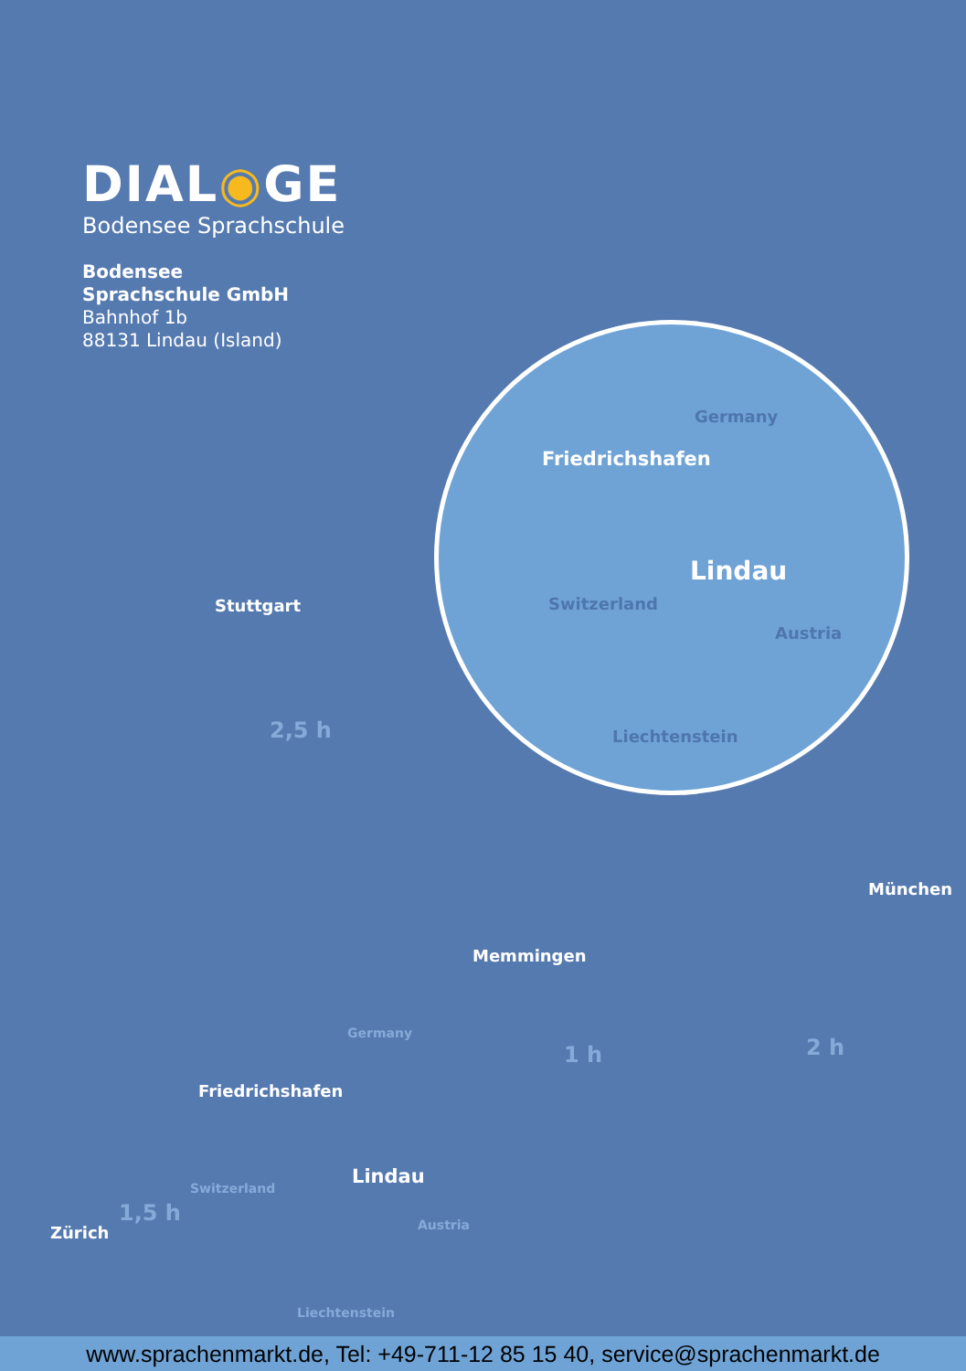DIAL◉GE
Bodensee Sprachschule
Bodensee
Sprachschule GmbH
Bahnhof 1b
88131 Lindau (Island)
Germany
Friedrichshafen
Lindau
Switzerland
Austria
Liechtenstein
Stuttgart
2,5 h
München
Memmingen
1 h 2 h
Germany
Friedrichshafen
Lindau
Switzerland
1,5 h
Zürich Austria
Liechtenstein
www.sprachenmarkt.de, Tel: +49-711-12 85 15 40, service@sprachenmarkt.de